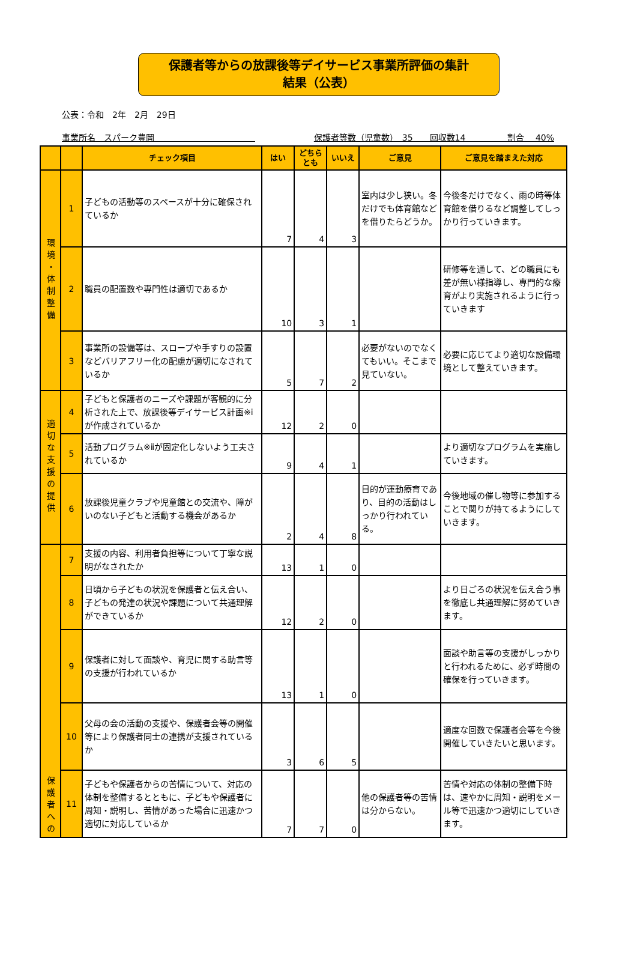保護者等からの放課後等デイサービス事業所評価の集計
結果（公表）
公表：令和　2年　2月　29日
事業所名　スパーク豊岡　　　　　　　　　　　　保護者等数（児童数）　35　　回収数14　　　　　割合　 40%
| | | チェック項目 | はい | どちらとも | いいえ | ご意見 | ご意見を踏まえた対応 |
| --- | --- | --- | --- | --- | --- | --- | --- |
| 環境・体制整備 | 1 | 子どもの活動等のスペースが十分に確保されているか | 7 | 4 | 3 | 室内は少し狭い。冬だけでも体育館などを借りたらどうか。 | 今後冬だけでなく、雨の時等体育館を借りるなど調整してしっかり行っていきます。 |
| | 2 | 職員の配置数や専門性は適切であるか | 10 | 3 | 1 | | 研修等を通して、どの職員にも差が無い様指導し、専門的な療育がより実施されるように行っていきます |
| | 3 | 事業所の設備等は、スロープや手すりの設置などバリアフリー化の配慮が適切になされているか | 5 | 7 | 2 | 必要がないのでなくてもいい。そこまで見ていない。 | 必要に応じてより適切な設備環境として整えていきます。 |
| 適切な支援の提供 | 4 | 子どもと保護者のニーズや課題が客観的に分析された上で、放課後等デイサービス計画※ⅰが作成されているか | 12 | 2 | 0 | | |
| | 5 | 活動プログラム※ⅱが固定化しないよう工夫されているか | 9 | 4 | 1 | | より適切なプログラムを実施していきます。 |
| | 6 | 放課後児童クラブや児童館との交流や、障がいのない子どもと活動する機会があるか | 2 | 4 | 8 | 目的が運動療育であり、目的の活動はしっかり行われている。 | 今後地域の催し物等に参加することで関りが持てるようにしていきます。 |
| 保護者への | 7 | 支援の内容、利用者負担等について丁寧な説明がなされたか | 13 | 1 | 0 | | |
| | 8 | 日頃から子どもの状況を保護者と伝え合い、子どもの発達の状況や課題について共通理解ができているか | 12 | 2 | 0 | | より日ごろの状況を伝え合う事を徹底し共通理解に努めていきます。 |
| | 9 | 保護者に対して面談や、育児に関する助言等の支援が行われているか | 13 | 1 | 0 | | 面談や助言等の支援がしっかりと行われるために、必ず時間の確保を行っていきます。 |
| | 10 | 父母の会の活動の支援や、保護者会等の開催等により保護者同士の連携が支援されているか | 3 | 6 | 5 | | 適度な回数で保護者会等を今後開催していきたいと思います。 |
| | 11 | 子どもや保護者からの苦情について、対応の体制を整備するとともに、子どもや保護者に周知・説明し、苦情があった場合に迅速かつ適切に対応しているか | 7 | 7 | 0 | 他の保護者等の苦情は分からない。 | 苦情や対応の体制の整備下時は、速やかに周知・説明をメール等で迅速かつ適切にしていきます。 |